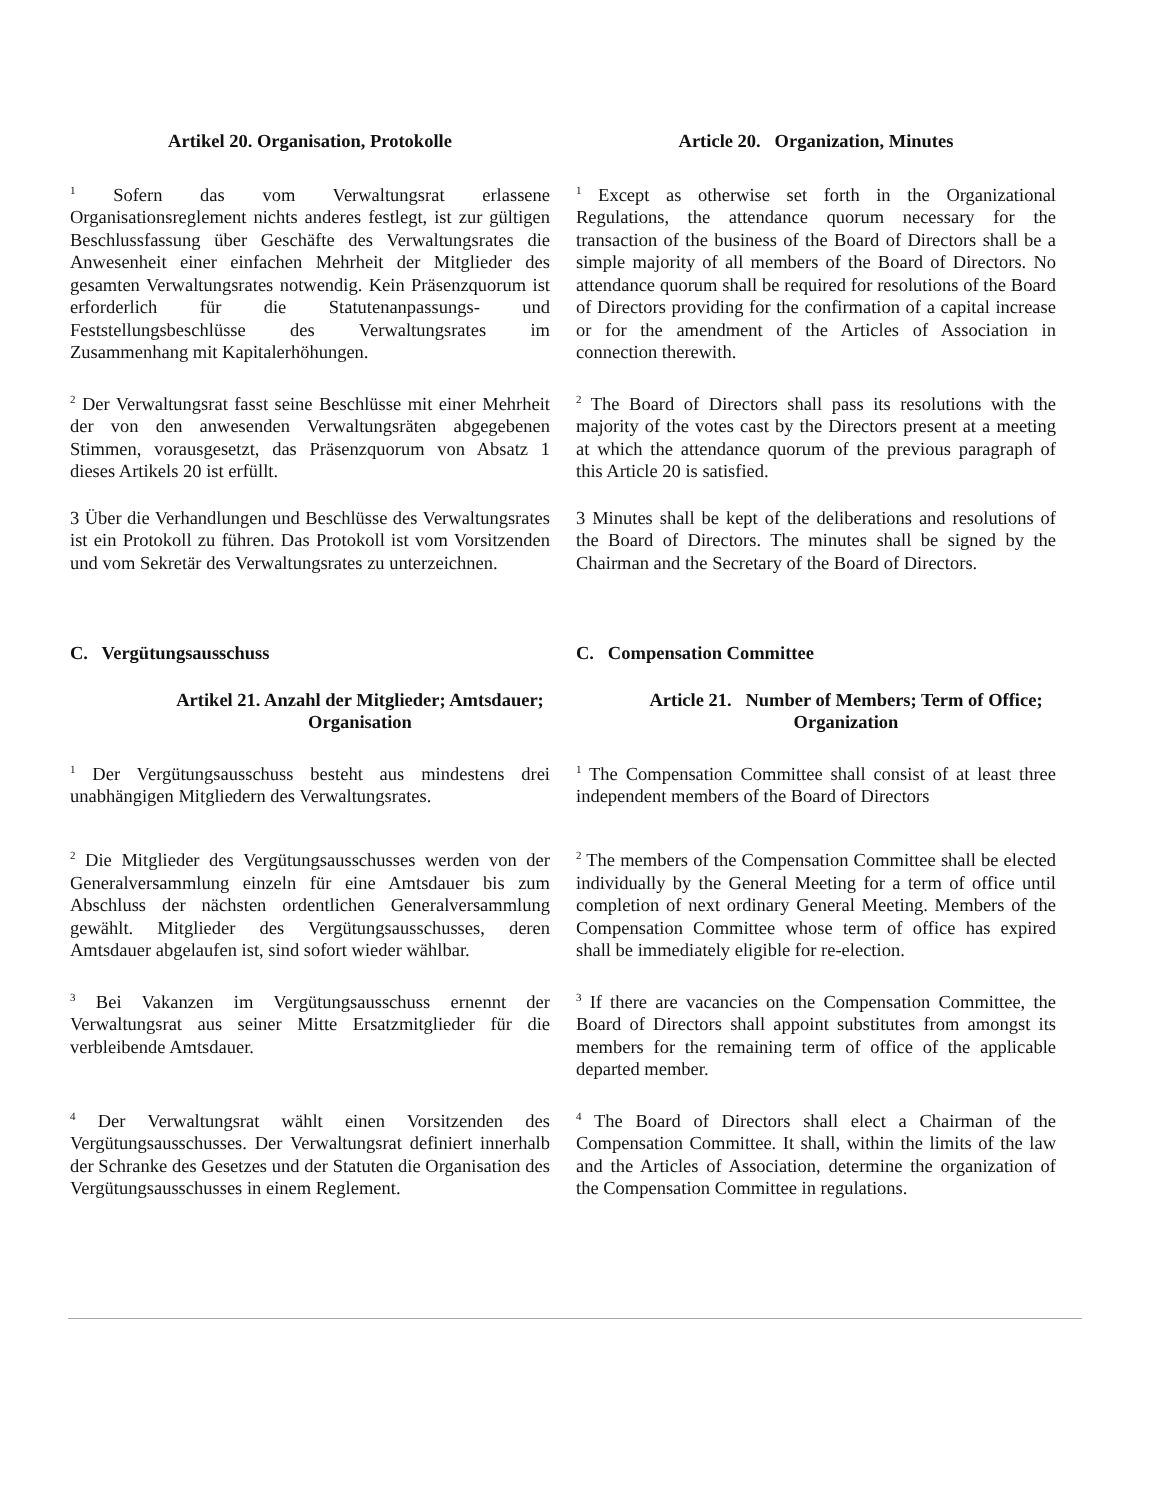Artikel 20. Organisation, Protokolle Article 20. Organization, Minutes
<sup>1</sup> Sofern das vom Verwaltungsrat erlassene Organisationsreglement nichts anderes festlegt, ist zur gültigen Beschlussfassung über Geschäfte des Verwaltungsrates die Anwesenheit einer einfachen Mehrheit der Mitglieder des gesamten Verwaltungsrates notwendig. Kein Präsenzquorum ist erforderlich für die Statutenanpassungs- und Feststellungsbeschlüsse des Verwaltungsrates im Zusammenhang mit Kapitalerhöhungen.
<sup>1</sup> Except as otherwise set forth in the Organizational Regulations, the attendance quorum necessary for the transaction of the business of the Board of Directors shall be a simple majority of all members of the Board of Directors. No attendance quorum shall be required for resolutions of the Board of Directors providing for the confirmation of a capital increase or for the amendment of the Articles of Association in connection therewith.
<sup>2</sup> Der Verwaltungsrat fasst seine Beschlüsse mit einer Mehrheit der von den anwesenden Verwaltungsräten abgegebenen Stimmen, vorausgesetzt, das Präsenzquorum von Absatz 1 dieses Artikels 20 ist erfüllt.
<sup>2</sup> The Board of Directors shall pass its resolutions with the majority of the votes cast by the Directors present at a meeting at which the attendance quorum of the previous paragraph of this Article 20 is satisfied.
3 Über die Verhandlungen und Beschlüsse des Verwaltungsrates ist ein Protokoll zu führen. Das Protokoll ist vom Vorsitzenden und vom Sekretär des Verwaltungsrates zu unterzeichnen.
3 Minutes shall be kept of the deliberations and resolutions of the Board of Directors. The minutes shall be signed by the Chairman and the Secretary of the Board of Directors.
C. Vergütungsausschuss C. Compensation Committee
Artikel 21. Anzahl der Mitglieder; Amtsdauer; Organisation
Article 21. Number of Members; Term of Office; Organization
<sup>1</sup> Der Vergütungsausschuss besteht aus mindestens drei unabhängigen Mitgliedern des Verwaltungsrates.
<sup>1</sup> The Compensation Committee shall consist of at least three independent members of the Board of Directors
<sup>2</sup> Die Mitglieder des Vergütungsausschusses werden von der Generalversammlung einzeln für eine Amtsdauer bis zum Abschluss der nächsten ordentlichen Generalversammlung gewählt. Mitglieder des Vergütungsausschusses, deren Amtsdauer abgelaufen ist, sind sofort wieder wählbar.
<sup>2</sup> The members of the Compensation Committee shall be elected individually by the General Meeting for a term of office until completion of next ordinary General Meeting. Members of the Compensation Committee whose term of office has expired shall be immediately eligible for re-election.
<sup>3</sup> Bei Vakanzen im Vergütungsausschuss ernennt der Verwaltungsrat aus seiner Mitte Ersatzmitglieder für die verbleibende Amtsdauer.
<sup>3</sup> If there are vacancies on the Compensation Committee, the Board of Directors shall appoint substitutes from amongst its members for the remaining term of office of the applicable departed member.
<sup>4</sup> Der Verwaltungsrat wählt einen Vorsitzenden des Vergütungsausschusses. Der Verwaltungsrat definiert innerhalb der Schranke des Gesetzes und der Statuten die Organisation des Vergütungsausschusses in einem Reglement.
<sup>4</sup> The Board of Directors shall elect a Chairman of the Compensation Committee. It shall, within the limits of the law and the Articles of Association, determine the organization of the Compensation Committee in regulations.